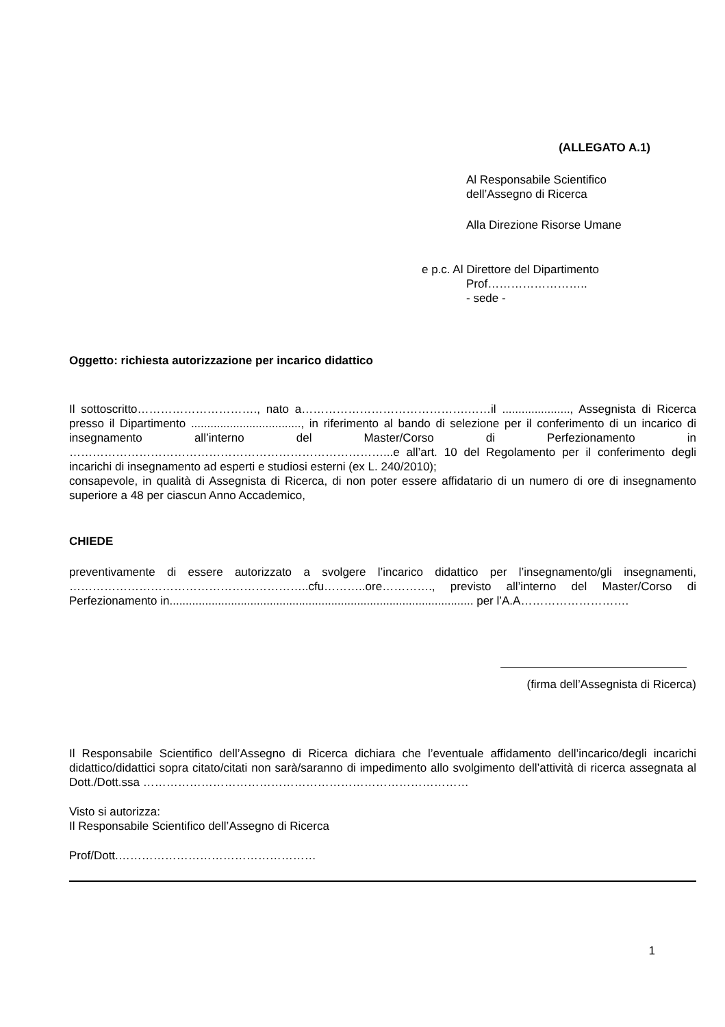(ALLEGATO A.1)
Al Responsabile Scientifico
dell’Assegno di Ricerca
Alla Direzione Risorse Umane
e p.c. Al Direttore del Dipartimento
Prof……………………..
- sede -
Oggetto: richiesta autorizzazione per incarico didattico
Il sottoscritto…………………………., nato a…………………………………….……il ....................., Assegnista di Ricerca presso il Dipartimento .................................., in riferimento al bando di selezione per il conferimento di un incarico di insegnamento all’interno del Master/Corso di Perfezionamento in ………………………………………………………………………...e all’art. 10 del Regolamento per il conferimento degli incarichi di insegnamento ad esperti e studiosi esterni (ex L. 240/2010);
consapevole, in qualità di Assegnista di Ricerca, di non poter essere affidatario di un numero di ore di insegnamento superiore a 48 per ciascun Anno Accademico,
CHIEDE
preventivamente di essere autorizzato a svolgere l’incarico didattico per l’insegnamento/gli insegnamenti, ……………………………………………………..cfu………..ore…………., previsto all’interno del Master/Corso di Perfezionamento in.............................................................................................. per l’A.A……………………….
(firma dell’Assegnista di Ricerca)
Il Responsabile Scientifico dell’Assegno di Ricerca dichiara che l’eventuale affidamento dell’incarico/degli incarichi didattico/didattici sopra citato/citati non sarà/saranno di impedimento allo svolgimento dell’attività di ricerca assegnata al Dott./Dott.ssa …………………………………………………………………………
Visto si autorizza:
Il Responsabile Scientifico dell’Assegno di Ricerca
Prof/Dott.……………………………………………
1